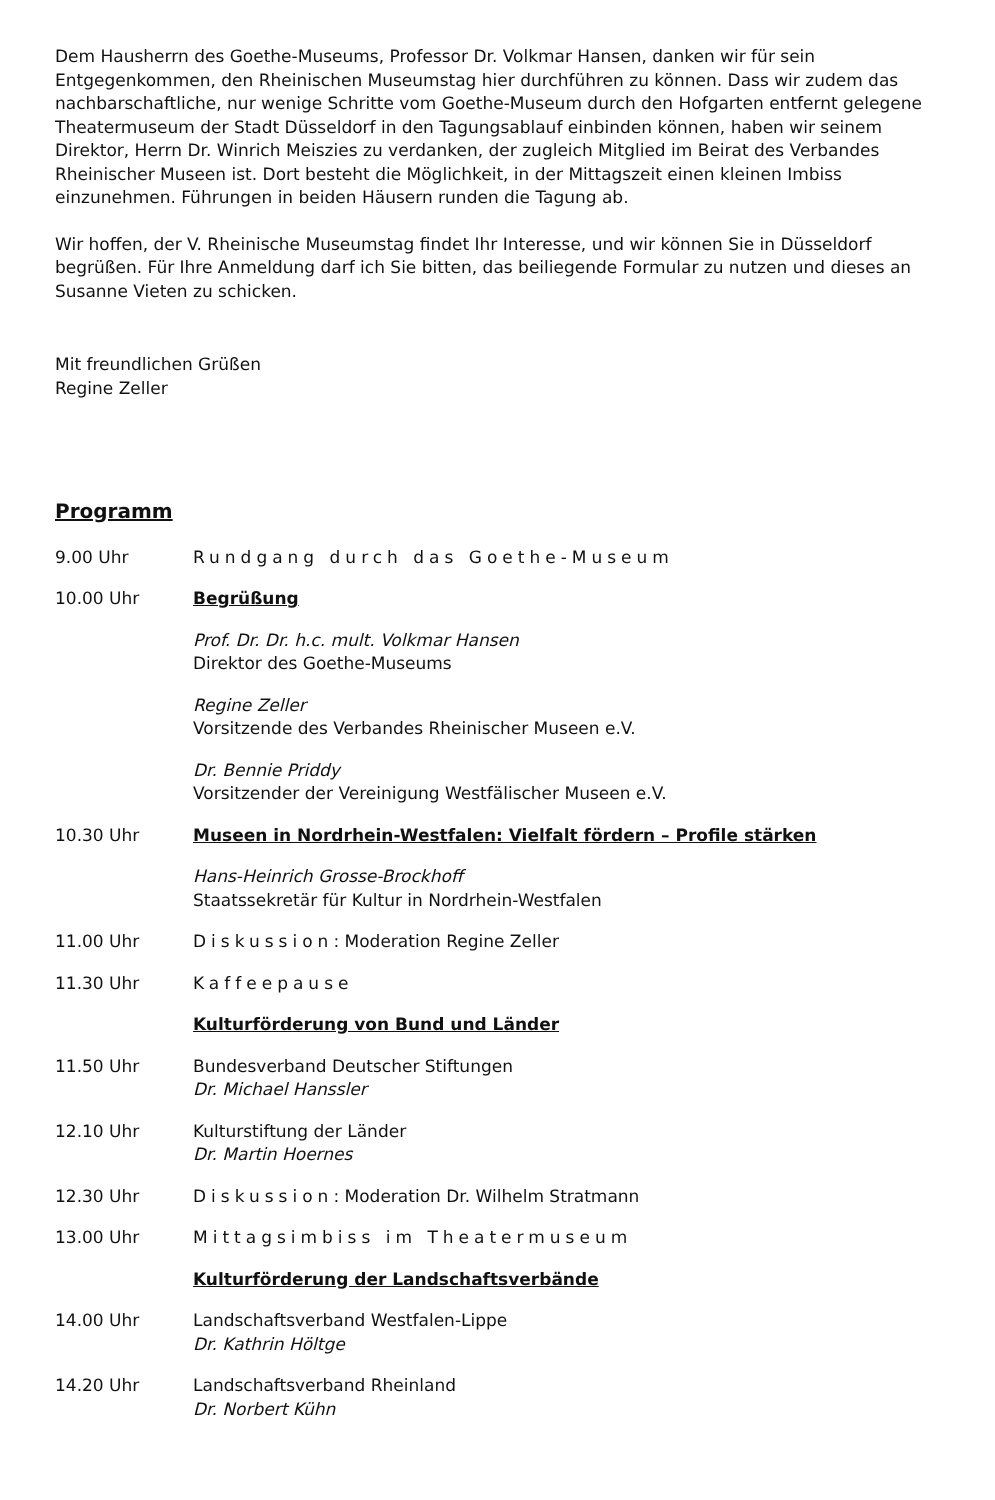Dem Hausherrn des Goethe-Museums, Professor Dr. Volkmar Hansen, danken wir für sein Entgegenkommen, den Rheinischen Museumstag hier durchführen zu können. Dass wir zudem das nachbarschaftliche, nur wenige Schritte vom Goethe-Museum durch den Hofgarten entfernt gelegene Theatermuseum der Stadt Düsseldorf in den Tagungsablauf einbinden können, haben wir seinem Direktor, Herrn Dr. Winrich Meiszies zu verdanken, der zugleich Mitglied im Beirat des Verbandes Rheinischer Museen ist. Dort besteht die Möglichkeit, in der Mittagszeit einen kleinen Imbiss einzunehmen. Führungen in beiden Häusern runden die Tagung ab.
Wir hoffen, der V. Rheinische Museumstag findet Ihr Interesse, und wir können Sie in Düsseldorf begrüßen. Für Ihre Anmeldung darf ich Sie bitten, das beiliegende Formular zu nutzen und dieses an Susanne Vieten zu schicken.
Mit freundlichen Grüßen
Regine Zeller
Programm
9.00 Uhr Rundgang durch das Goethe-Museum
10.00 Uhr Begrüßung
Prof. Dr. Dr. h.c. mult. Volkmar Hansen
Direktor des Goethe-Museums
Regine Zeller
Vorsitzende des Verbandes Rheinischer Museen e.V.
Dr. Bennie Priddy
Vorsitzender der Vereinigung Westfälischer Museen e.V.
10.30 Uhr Museen in Nordrhein-Westfalen: Vielfalt fördern – Profile stärken
Hans-Heinrich Grosse-Brockhoff
Staatssekretär für Kultur in Nordrhein-Westfalen
11.00 Uhr Diskussion: Moderation Regine Zeller
11.30 Uhr Kaffeepause
Kulturförderung von Bund und Länder
11.50 Uhr Bundesverband Deutscher Stiftungen
Dr. Michael Hanssler
12.10 Uhr Kulturstiftung der Länder
Dr. Martin Hoernes
12.30 Uhr Diskussion: Moderation Dr. Wilhelm Stratmann
13.00 Uhr Mittagsimbiss im Theatermuseum
Kulturförderung der Landschaftsverbände
14.00 Uhr Landschaftsverband Westfalen-Lippe
Dr. Kathrin Höltge
14.20 Uhr Landschaftsverband Rheinland
Dr. Norbert Kühn